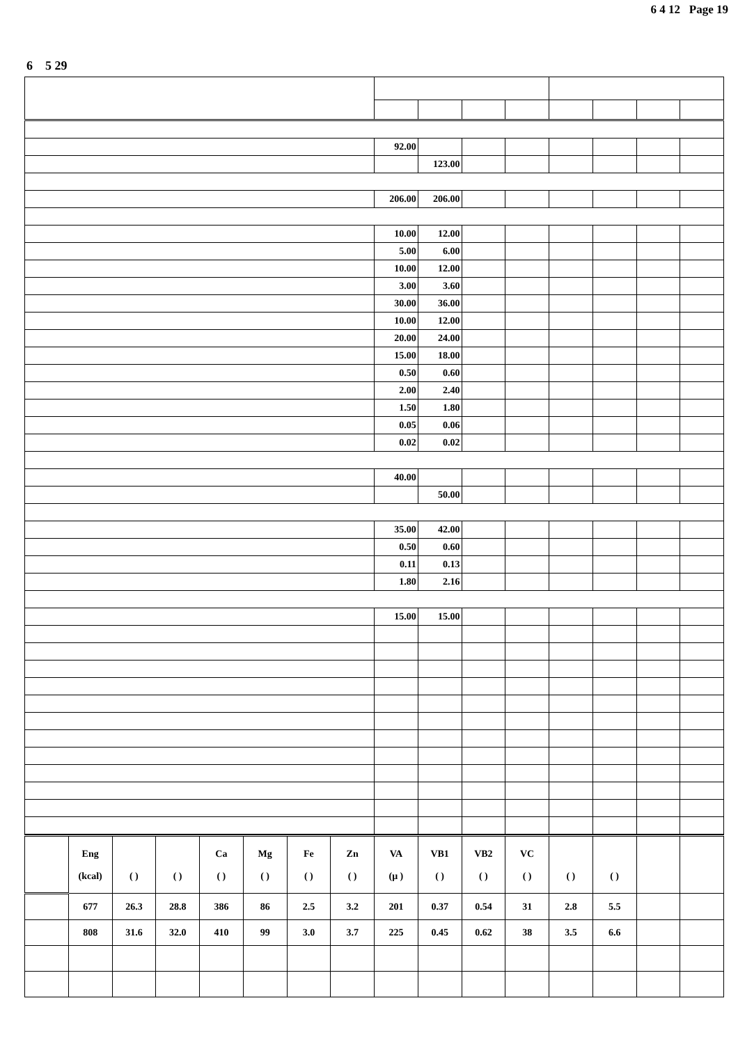6 4 12 Page 19
6 5 29
| | 92.00 | | | | | | | |
| | | 123.00 | | | | | | |
| | 206.00 | 206.00 | | | | | | |
| | 10.00 | 12.00 | | | | | | |
| | 5.00 | 6.00 | | | | | | |
| | 10.00 | 12.00 | | | | | | |
| | 3.00 | 3.60 | | | | | | |
| | 30.00 | 36.00 | | | | | | |
| | 10.00 | 12.00 | | | | | | |
| | 20.00 | 24.00 | | | | | | |
| | 15.00 | 18.00 | | | | | | |
| | 0.50 | 0.60 | | | | | | |
| | 2.00 | 2.40 | | | | | | |
| | 1.50 | 1.80 | | | | | | |
| | 0.05 | 0.06 | | | | | | |
| | 0.02 | 0.02 | | | | | | |
| | 40.00 | | | | | | | |
| | | 50.00 | | | | | | |
| | 35.00 | 42.00 | | | | | | |
| | 0.50 | 0.60 | | | | | | |
| | 0.11 | 0.13 | | | | | | |
| | 1.80 | 2.16 | | | | | | |
| | 15.00 | 15.00 | | | | | | |
| | Eng (kcal) | ( ) | ( ) | Ca ( ) | Mg ( ) | Fe ( ) | Zn ( ) | VA (μ ) | VB1 ( ) | VB2 ( ) | VC ( ) | ( ) | ( ) | | |
| | 677 | 26.3 | 28.8 | 386 | 86 | 2.5 | 3.2 | 201 | 0.37 | 0.54 | 31 | 2.8 | 5.5 | | |
| | 808 | 31.6 | 32.0 | 410 | 99 | 3.0 | 3.7 | 225 | 0.45 | 0.62 | 38 | 3.5 | 6.6 | | |